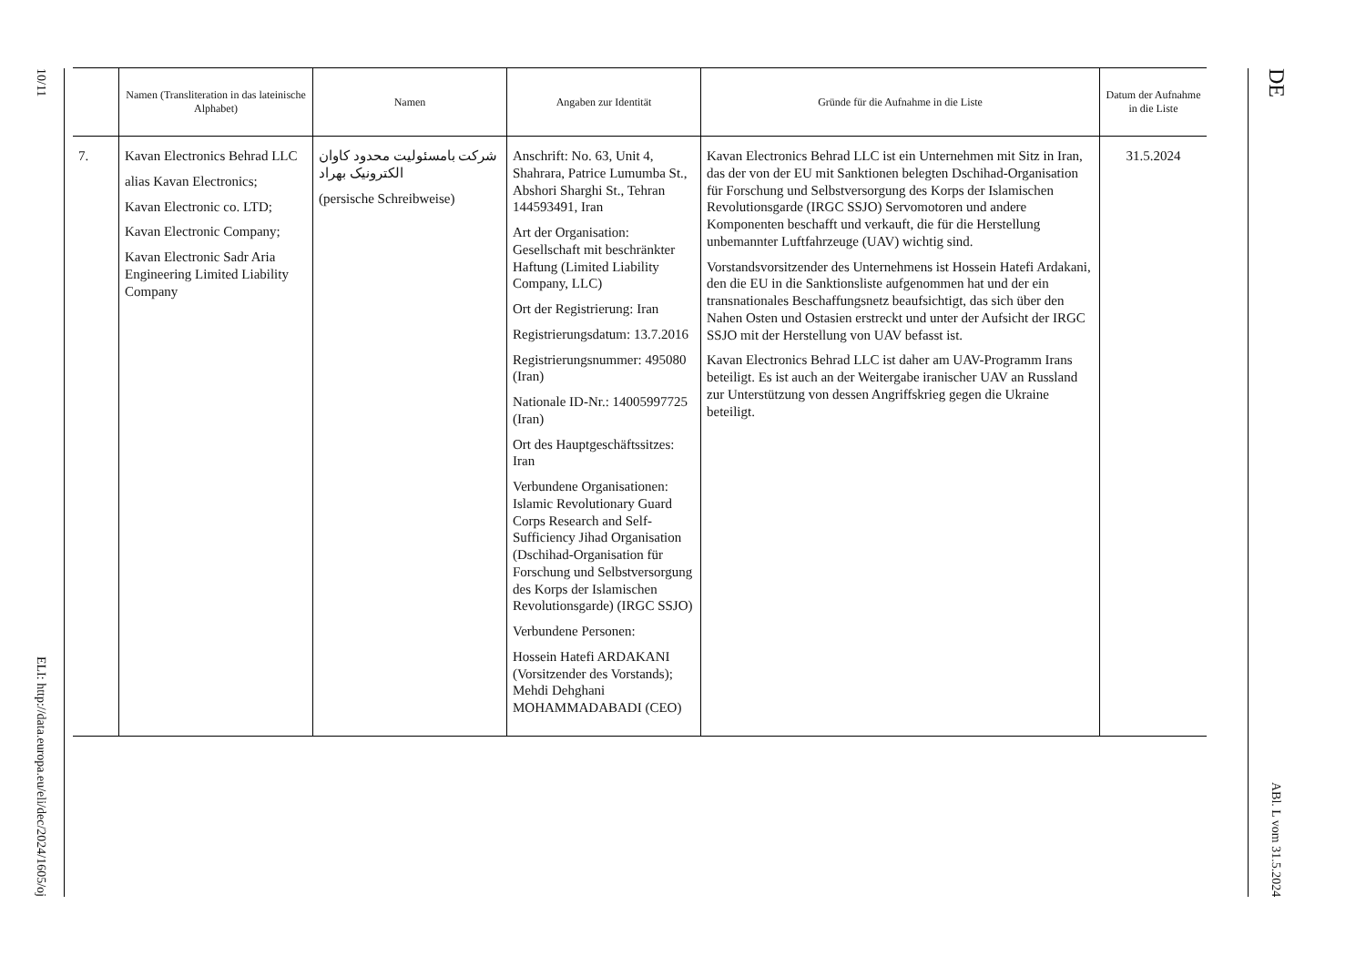10/11
ELI: http://data.europa.eu/eli/dec/2024/1605/oj
| | Namen (Transliteration in das lateinische Alphabet) | Namen | Angaben zur Identität | Gründe für die Aufnahme in die Liste | Datum der Aufnahme in die Liste |
| --- | --- | --- | --- | --- | --- |
| 7. | Kavan Electronics Behrad LLC alias Kavan Electronics; Kavan Electronic co. LTD; Kavan Electronic Company; Kavan Electronic Sadr Aria Engineering Limited Liability Company | شرکت بامسئولیت محدود کاوان الکترونیک بهراد (persische Schreibweise) | Anschrift: No. 63, Unit 4, Shahrara, Patrice Lumumba St., Abshori Sharghi St., Tehran 144593491, Iran Art der Organisation: Gesellschaft mit beschränkter Haftung (Limited Liability Company, LLC) Ort der Registrierung: Iran Registrierungsdatum: 13.7.2016 Registrierungsnummer: 495080 (Iran) Nationale ID-Nr.: 14005997725 (Iran) Ort des Hauptgeschäftssitzes: Iran Verbundene Organisationen: Islamic Revolutionary Guard Corps Research and Self-Sufficiency Jihad Organisation (Dschihad-Organisation für Forschung und Selbstversorgung des Korps der Islamischen Revolutionsgarde) (IRGC SSJO) Verbundene Personen: Hossein Hatefi ARDAKANI (Vorsitzender des Vorstands); Mehdi Dehghani MOHAMMADABADI (CEO) | Kavan Electronics Behrad LLC ist ein Unternehmen mit Sitz in Iran, das der von der EU mit Sanktionen belegten Dschihad-Organisation für Forschung und Selbstversorgung des Korps der Islamischen Revolutionsgarde (IRGC SSJO) Servomotoren und andere Komponenten beschafft und verkauft, die für die Herstellung unbemannter Luftfahrzeuge (UAV) wichtig sind. Vorstandsvorsitzender des Unternehmens ist Hossein Hatefi Ardakani, den die EU in die Sanktionsliste aufgenommen hat und der ein transnationales Beschaffungsnetz beaufsichtigt, das sich über den Nahen Osten und Ostasien erstreckt und unter der Aufsicht der IRGC SSJO mit der Herstellung von UAV befasst ist. Kavan Electronics Behrad LLC ist daher am UAV-Programm Irans beteiligt. Es ist auch an der Weitergabe iranischer UAV an Russland zur Unterstützung von dessen Angriffskrieg gegen die Ukraine beteiligt. | 31.5.2024 |
DE
ABl. L vom 31.5.2024